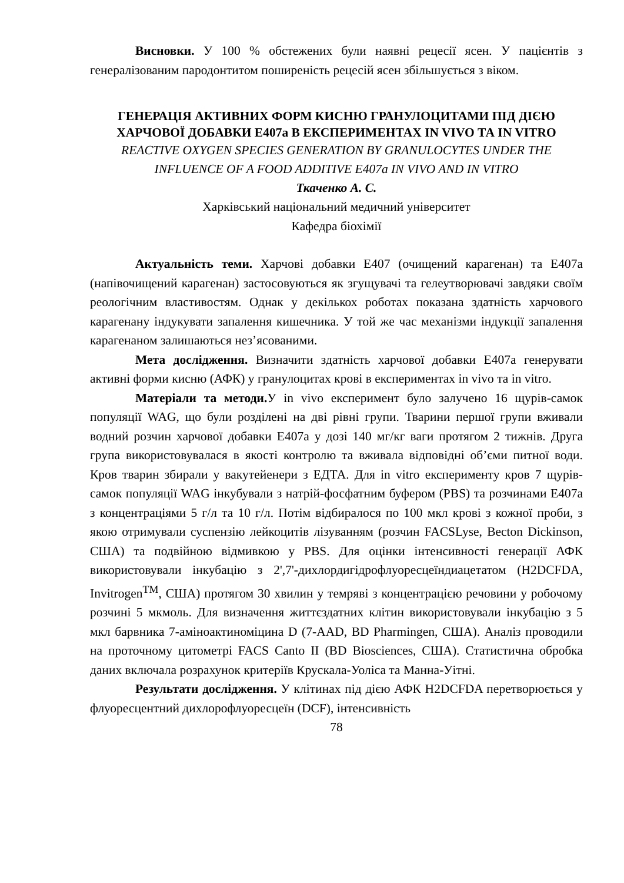Висновки. У 100 % обстежених були наявні рецесії ясен. У пацієнтів з генералізованим пародонтитом поширеність рецесій ясен збільшується з віком.
ГЕНЕРАЦІЯ АКТИВНИХ ФОРМ КИСНЮ ГРАНУЛОЦИТАМИ ПІД ДІЄЮ ХАРЧОВОЇ ДОБАВКИ Е407а В ЕКСПЕРИМЕНТАХ IN VIVO ТА IN VITRO
REACTIVE OXYGEN SPECIES GENERATION BY GRANULOCYTES UNDER THE INFLUENCE OF A FOOD ADDITIVE E407a IN VIVO AND IN VITRO
Ткаченко А. С.
Харківський національний медичний університет
Кафедра біохімії
Актуальність теми. Харчові добавки Е407 (очищений карагенан) та Е407а (напівочищений карагенан) застосовуються як згущувачі та гелеутворювачі завдяки своїм реологічним властивостям. Однак у декількох роботах показана здатність харчового карагенану індукувати запалення кишечника. У той же час механізми індукції запалення карагенаном залишаються нез’ясованими.
Мета дослідження. Визначити здатність харчової добавки Е407а генерувати активні форми кисню (АФК) у гранулоцитах крові в експериментах in vivo та in vitro.
Матеріали та методи. У in vivo експеримент було залучено 16 щурів-самок популяції WAG, що були розділені на дві рівні групи. Тварини першої групи вживали водний розчин харчової добавки Е407а у дозі 140 мг/кг ваги протягом 2 тижнів. Друга група використовувалася в якості контролю та вживала відповідні об’єми питної води. Кров тварин збирали у вакутейенери з ЕДТА. Для in vitro експерименту кров 7 щурів-самок популяції WAG інкубували з натрій-фосфатним буфером (PBS) та розчинами Е407а з концентраціями 5 г/л та 10 г/л. Потім відбиралося по 100 мкл крові з кожної проби, з якою отримували суспензію лейкоцитів лізуванням (розчин FACSLyse, Becton Dickinson, США) та подвійною відмивкою у PBS. Для оцінки інтенсивності генерації АФК використовували інкубацію з 2',7'-дихлордигідрофлуоресцеїндиацетатом (H2DCFDA, Invitrogen<sup>TM</sup>, США) протягом 30 хвилин у темряві з концентрацією речовини у робочому розчині 5 мкмоль. Для визначення життєздатних клітин використовували інкубацію з 5 мкл барвника 7-аміноактиноміцина D (7-AAD, BD Pharmingen, США). Аналіз проводили на проточному цитометрі FACS Canto II (BD Biosciences, США). Статистична обробка даних включала розрахунок критеріїв Крускала-Уоліса та Манна-Уітні.
Результати дослідження. У клітинах під дією АФК H2DCFDA перетворюється у флуоресцентний дихлорофлуоресцеїн (DCF), інтенсивність
78